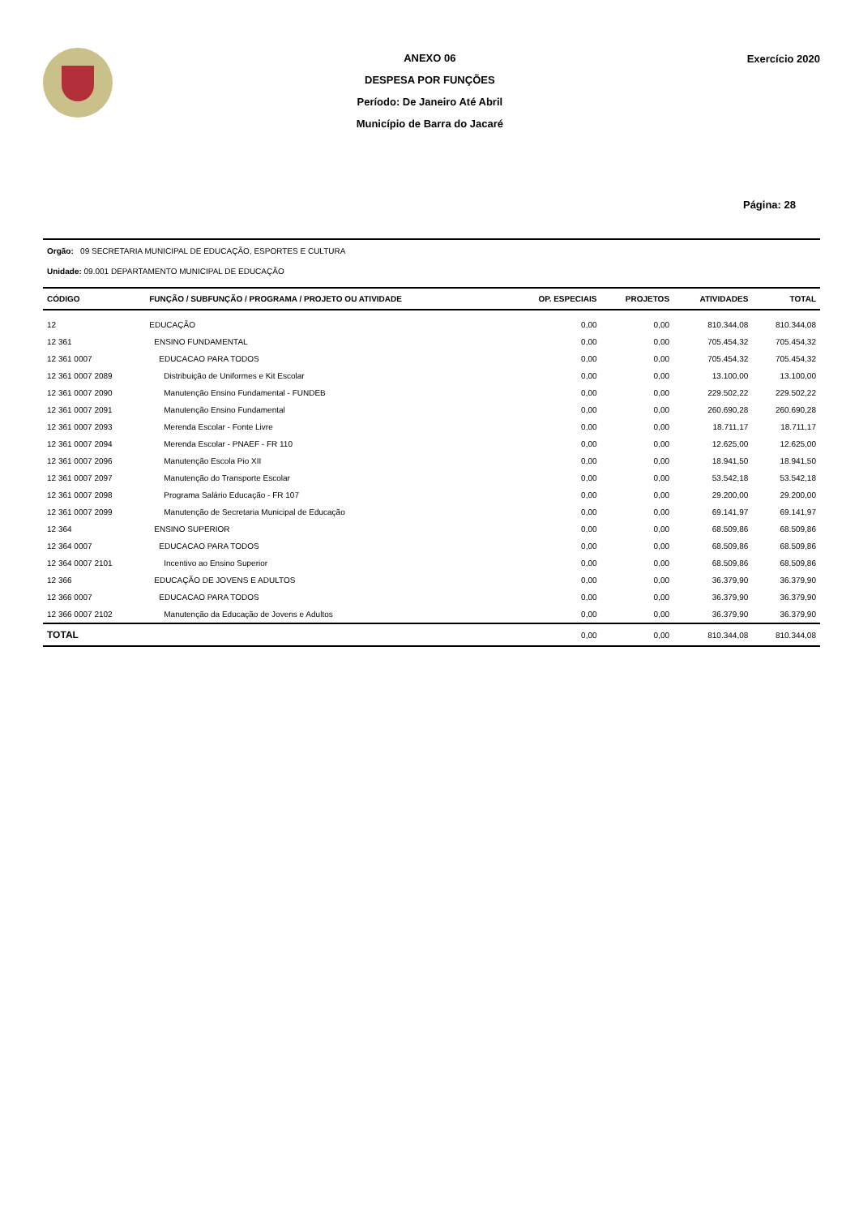ANEXO 06
DESPESA POR FUNÇÕES
Período: De Janeiro Até Abril
Município de Barra do Jacaré
Exercício 2020
Página: 28
Orgão: 09 SECRETARIA MUNICIPAL DE EDUCAÇÃO, ESPORTES E CULTURA
Unidade: 09.001 DEPARTAMENTO MUNICIPAL DE EDUCAÇÃO
| CÓDIGO | FUNÇÃO / SUBFUNÇÃO / PROGRAMA / PROJETO OU ATIVIDADE | OP. ESPECIAIS | PROJETOS | ATIVIDADES | TOTAL |
| --- | --- | --- | --- | --- | --- |
| 12 | EDUCAÇÃO | 0,00 | 0,00 | 810.344,08 | 810.344,08 |
| 12 361 | ENSINO FUNDAMENTAL | 0,00 | 0,00 | 705.454,32 | 705.454,32 |
| 12 361 0007 | EDUCACAO PARA TODOS | 0,00 | 0,00 | 705.454,32 | 705.454,32 |
| 12 361 0007 2089 | Distribuição de Uniformes e Kit Escolar | 0,00 | 0,00 | 13.100,00 | 13.100,00 |
| 12 361 0007 2090 | Manutenção Ensino Fundamental - FUNDEB | 0,00 | 0,00 | 229.502,22 | 229.502,22 |
| 12 361 0007 2091 | Manutenção Ensino Fundamental | 0,00 | 0,00 | 260.690,28 | 260.690,28 |
| 12 361 0007 2093 | Merenda Escolar - Fonte Livre | 0,00 | 0,00 | 18.711,17 | 18.711,17 |
| 12 361 0007 2094 | Merenda Escolar - PNAEF - FR 110 | 0,00 | 0,00 | 12.625,00 | 12.625,00 |
| 12 361 0007 2096 | Manutenção Escola Pio XII | 0,00 | 0,00 | 18.941,50 | 18.941,50 |
| 12 361 0007 2097 | Manutenção do Transporte Escolar | 0,00 | 0,00 | 53.542,18 | 53.542,18 |
| 12 361 0007 2098 | Programa Salário Educação - FR 107 | 0,00 | 0,00 | 29.200,00 | 29.200,00 |
| 12 361 0007 2099 | Manutenção de Secretaria Municipal de Educação | 0,00 | 0,00 | 69.141,97 | 69.141,97 |
| 12 364 | ENSINO SUPERIOR | 0,00 | 0,00 | 68.509,86 | 68.509,86 |
| 12 364 0007 | EDUCACAO PARA TODOS | 0,00 | 0,00 | 68.509,86 | 68.509,86 |
| 12 364 0007 2101 | Incentivo ao Ensino Superior | 0,00 | 0,00 | 68.509,86 | 68.509,86 |
| 12 366 | EDUCAÇÃO DE JOVENS E ADULTOS | 0,00 | 0,00 | 36.379,90 | 36.379,90 |
| 12 366 0007 | EDUCACAO PARA TODOS | 0,00 | 0,00 | 36.379,90 | 36.379,90 |
| 12 366 0007 2102 | Manutenção da Educação de Jovens e Adultos | 0,00 | 0,00 | 36.379,90 | 36.379,90 |
| TOTAL | | 0,00 | 0,00 | 810.344,08 | 810.344,08 |